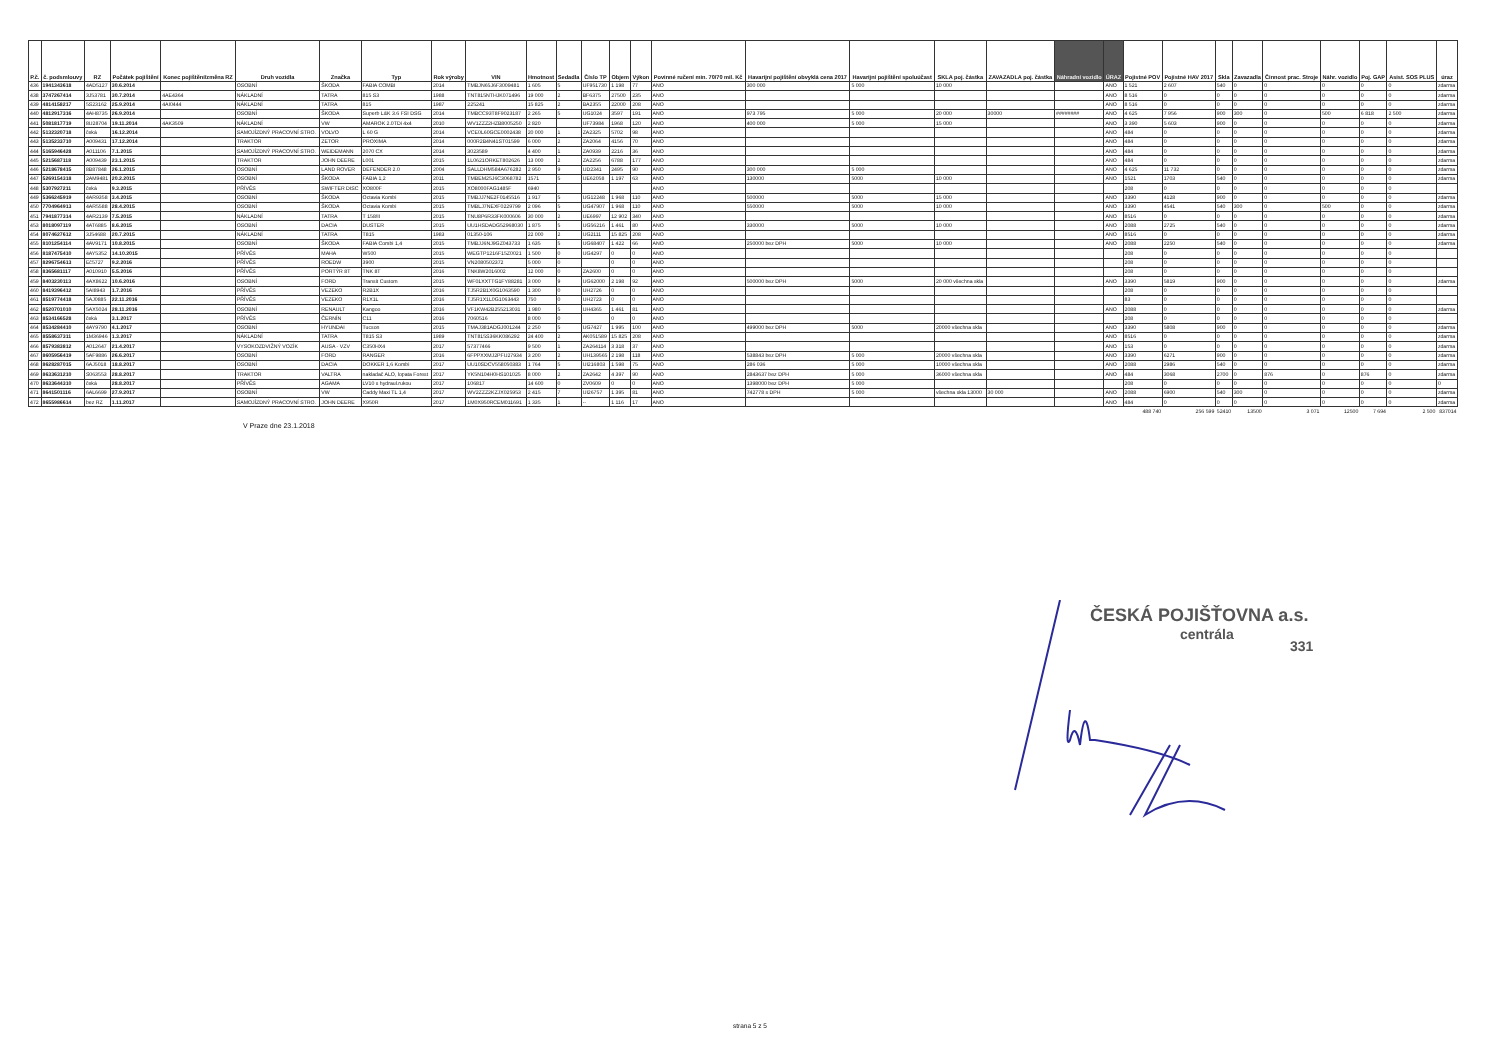| P.č. | č. podsmlouvy | RZ | Počátek pojištění | Konec pojištění/změna RZ | Druh vozidla | Značka | Typ | Rok výroby | VIN | Hmotnost | Sedadla | Číslo TP | Objem | Výkon | Povinné ručení min. 70/70 mil. Kč | Havarijní pojištění obvyklá cena 2017 | Havarijní pojištění spoluúčast | SKLA poj. částka | ZAVAZADLA poj. částka | Náhradní vozidlo | ÚRAZ | Pojistné POV | Pojistné HAV 2017 | Skla | Zavazadla | Činnost prac. Stroje | Náhr. vozidlo | Poj. GAP | Asist. SOS PLUS | úraz |
| --- | --- | --- | --- | --- | --- | --- | --- | --- | --- | --- | --- | --- | --- | --- | --- | --- | --- | --- | --- | --- | --- | --- | --- | --- | --- | --- | --- | --- | --- | --- |
| 436 | 1941343618 | 4AD5127 | 30.6.2014 | | OSOBNÍ | ŠKODA | FABIA COMBI | 2014 | TMBJN65J6F3009481 | 1 605 | 5 | UF951730 | 1 198 | 77 | ANO | 300 000 | 5 000 | 10 000 | | | ANO | 1 521 | 2 607 | 540 | 0 | 0 | 0 | 0 | 0 | zdarma |
| 438 | 3747267414 | 3J53781 | 30.7.2014 | 4AE4364 | NÁKLADNÍ | TATRA | 815 S3 | 1988 | TNT815NTHJK071496 | 19 000 | 2 | BF6375 | 27500 | 235 | ANO | | | | | | ANO | 8 516 | 0 | 0 | 0 | 0 | 0 | 0 | 0 | zdarma |
| 439 | 4814158217 | 5S23162 | 25.9.2014 | 4AI0444 | NÁKLADNÍ | TATRA | 815 | 1987 | 225241 | 15 825 | 2 | BA2355 | 22000 | 208 | ANO | | | | | | ANO | 8 516 | 0 | 0 | 0 | 0 | 0 | 0 | 0 | zdarma |
| 440 | 4812917316 | 4AH8735 | 26.9.2014 | | OSOBNÍ | ŠKODA | Superb L&K 3.6 FSI DSG | 2014 | TMBCC93T8F9023187 | 2 265 | 5 | UG1024 | 3597 | 191 | ANO | 973 795 | 5 000 | 20 000 | 30000 | ######## | ANO | 4 625 | 7 956 | 900 | 300 | 0 | 500 | 6 818 | 2 500 | zdarma |
| 441 | 5081817719 | 8U28704 | 19.11.2014 | 4AK3509 | NÁKLADNÍ | VW | AMAROK 2.0TDi 4x4 | 2010 | WV1ZZZ2HZB8005250 | 2 820 | | UF73984 | 1968 | 120 | ANO | 400 000 | 5 000 | 15 000 | | | ANO | 3 390 | 5 603 | 900 | 0 | 0 | 0 | 0 | 0 | zdarma |
| 442 | 5132320718 | čeká | 16.12.2014 | | SAMOJÍZDNÝ PRACOVNÍ STRO. | VOLVO | L 60 G | 2014 | VCE0L60GCE0002438 | 20 000 | 1 | ZA2325 | 5702 | 98 | ANO | | | | | | ANO | 484 | 0 | 0 | 0 | 0 | 0 | 0 | 0 | zdarma |
| 443 | 5135233710 | A009431 | 17.12.2014 | | TRAKTOR | ZETOR | PROXIMA | 2014 | 000R2B4N41ST01599 | 6 000 | 2 | ZA2064 | 4156 | 70 | ANO | | | | | | ANO | 484 | 0 | 0 | 0 | 0 | 0 | 0 | 0 | zdarma |
| 444 | 5165946428 | A011106 | 7.1.2015 | | SAMOJÍZDNÝ PRACOVNÍ STRO. | WEIDEMANN | 2070 CX | 2014 | 3023589 | 4 400 | 1 | ZA0939 | 2216 | 36 | ANO | | | | | | ANO | 484 | 0 | 0 | 0 | 0 | 0 | 0 | 0 | zdarma |
| 445 | 5215687118 | A009439 | 23.1.2015 | | TRAKTOR | JOHN DEERE | L001 | 2015 | 1L0621ORKET802626 | 13 000 | 2 | ZA2256 | 6788 | 177 | ANO | | | | | | ANO | 484 | 0 | 0 | 0 | 0 | 0 | 0 | 0 | zdarma |
| 446 | 5218678415 | 8B87848 | 26.1.2015 | | OSOBNÍ | LAND ROVER | DEFENDER 2.0 | 2004 | SALLDHM584A676282 | 2 950 | 9 | UD2341 | 2495 | 90 | ANO | 300 000 | 5 000 | | | | ANO | 4 625 | 11 732 | 0 | 0 | 0 | 0 | 0 | 0 | zdarma |
| 447 | 5269154318 | 2AM9481 | 20.2.2015 | | OSOBNÍ | ŠKODA | FABIA 1,2 | 2011 | TMBEM25J6C3068782 | 1571 | 5 | UE62058 | 1 197 | 63 | ANO | 130000 | 5000 | 10 000 | | | ANO | 1521 | 1703 | 540 | 0 | 0 | 0 | 0 | 0 | zdarma |
| 448 | 5307927211 | čeká | 9.3.2015 | | PŘÍVĚS | SWIFTER DISC | XO800F | 2015 | XO8000FAG1485F | 6940 | | | | | ANO | | | | | | | 208 | 0 | 0 | 0 | 0 | 0 | 0 | 0 | |
| 449 | 5366245919 | 4AR9358 | 3.4.2015 | | OSOBNÍ | ŠKODA | Octavia Kombi | 2015 | TMBJJ7NE2F0145516 | 1 917 | 5 | UG12248 | 1 968 | 110 | ANO | 500000 | 5000 | 15 000 | | | ANO | 3390 | 4128 | 900 | 0 | 0 | 0 | 0 | 0 | zdarma |
| 450 | 7704964913 | 4AR5588 | 28.4.2015 | | OSOBNÍ | ŠKODA | Octavia Kombi | 2015 | TMBLJ7NEXF0229799 | 2 096 | 5 | UG47907 | 1 968 | 110 | ANO | 550000 | 5000 | 10 000 | | | ANO | 3390 | 4541 | 540 | 300 | 0 | 500 | 0 | 0 | zdarma |
| 451 | 7941877314 | 4AR2139 | 7.5.2015 | | NÁKLADNÍ | TATRA | T 158/II | 2015 | TNU8P6R33FK000606 | 30 000 | 2 | UE6997 | 12 902 | 340 | ANO | | | | | | ANO | 8516 | 0 | 0 | 0 | 0 | 0 | 0 | 0 | zdarma |
| 453 | 8018097119 | 4AT6885 | 8.6.2015 | | OSOBNÍ | DACIA | DUSTER | 2015 | UU1HSDADG52968030 | 1 875 | 5 | UG56216 | 1 461 | 80 | ANO | 330000 | 5000 | 10 000 | | | ANO | 2088 | 2725 | 540 | 0 | 0 | 0 | 0 | 0 | zdarma |
| 454 | 8074627612 | 3J54688 | 20.7.2015 | | NÁKLADNÍ | TATRA | T815 | 1983 | 01350-106 | 22 000 | 2 | UG2111 | 15 825 | 208 | ANO | | | | | | ANO | 8516 | 0 | 0 | 0 | 0 | 0 | 0 | 0 | zdarma |
| 455 | 8101254114 | 4AV9171 | 10.8.2015 | | OSOBNÍ | ŠKODA | FABIA Combi 1,4 | 2015 | TMBJJ6NJ9GZ043733 | 1 635 | 5 | UG68407 | 1 422 | 66 | ANO | 250000 bez DPH | 5000 | 10 000 | | | ANO | 2088 | 2250 | 540 | 0 | 0 | 0 | 0 | 0 | zdarma |
| 456 | 8187475410 | 4AY5352 | 14.10.2015 | | PŘÍVĚS | MAHA | W500 | 2015 | WEGTP1216F15Z0021 | 1 500 | 0 | UG4297 | 0 | 0 | ANO | | | | | | | 208 | 0 | 0 | 0 | 0 | 0 | 0 | 0 | |
| 457 | 8296754613 | Eč5727 | 9.2.2016 | | PŘÍVĚS | ROEDW | 3900 | 2015 | VN2080502372 | 5 000 | 0 | | 0 | 0 | ANO | | | | | | | 208 | 0 | 0 | 0 | 0 | 0 | 0 | 0 | |
| 458 | 8365681117 | A010910 | 5.5.2016 | | PŘÍVĚS | PORTÝR 8T | TNK 8T | 2016 | TNK8W2016002 | 12 000 | 0 | ZA2600 | 0 | 0 | ANO | | | | | | | 208 | 0 | 0 | 0 | 0 | 0 | 0 | 0 | |
| 459 | 8403230113 | 4AX8622 | 10.6.2016 | | OSOBNÍ | FORD | Transit Custom | 2015 | WF01XXTTG1FY88281 | 3 000 | 9 | UG62000 | 2 198 | 92 | ANO | 500000 bez DPH | 5000 | 20 000 všechna skla | | | ANO | 3390 | 5819 | 900 | 0 | 0 | 0 | 0 | 0 | zdarma |
| 460 | 8419396412 | 5AI8943 | 1.7.2016 | | PŘÍVĚS | VEZEKO | R2B1X | 2016 | TJ5R2B1X0G1063590 | 1 300 | 0 | UH2726 | 0 | 0 | ANO | | | | | | | 208 | 0 | 0 | 0 | 0 | 0 | 0 | 0 | |
| 461 | 8519774418 | 5AJ0885 | 22.11.2016 | | PŘÍVĚS | VEZEKO | R1X1L | 2016 | TJ5R1X1L0G1063443 | 750 | 0 | UH2723 | 0 | 0 | ANO | | | | | | | 83 | 0 | 0 | 0 | 0 | 0 | 0 | 0 | |
| 462 | 8520701010 | 5AX5024 | 28.11.2016 | | OSOBNÍ | RENAULT | Kangoo | 2016 | VF1KW42B255213031 | 1 980 | 5 | UH4365 | 1 461 | 81 | ANO | | | | | | ANO | 2088 | 0 | 0 | 0 | 0 | 0 | 0 | 0 | zdarma |
| 463 | 8534166528 | čeká | 3.1.2017 | | PŘÍVĚS | ČERNÍN | C11 | 2016 | 7060516 | 8 000 | 0 | | 0 | 0 | ANO | | | | | | | 208 | 0 | 0 | 0 | 0 | 0 | 0 | 0 | |
| 464 | 8534284410 | 4AY9790 | 4.1.2017 | | OSOBNÍ | HYUNDAI | Tucson | 2015 | TMAJ381ADGJ001244 | 2 250 | 5 | UG7427 | 1 995 | 100 | ANO | 499000 bez DPH | 5000 | 20000 všechna skla | | | ANO | 3390 | 5808 | 900 | 0 | 0 | 0 | 0 | 0 | zdarma |
| 465 | 8558637311 | 1M36946 | 1.3.2017 | | NÁKLADNÍ | TATRA | T815 S3 | 1989 | TNT815S36KK086292 | 24 400 | 2 | AK051589 | 15 825 | 208 | ANO | | | | | | ANO | 8516 | 0 | 0 | 0 | 0 | 0 | 0 | 0 | zdarma |
| 466 | 8579383812 | A012647 | 21.4.2017 | | VYSOKOZDVIŽNÝ VOZÍK | AUSA - VZV | C350HX4 | 2017 | 57377466 | 9 500 | 1 | ZA264114 | 3 318 | 37 | ANO | | | | | | ANO | 153 | 0 | 0 | 0 | 0 | 0 | 0 | 0 | zdarma |
| 467 | 8605956419 | 5AF9886 | 26.6.2017 | | OSOBNÍ | FORD | RANGER | 2016 | 6FPPXXMJ2PFU27934 | 3 200 | 2 | UH139565 | 2 198 | 118 | ANO | 538843 bez DPH | 5 000 | 20000 všechna skla | | | ANO | 3390 | 6271 | 900 | 0 | 0 | 0 | 0 | 0 | zdarma |
| 468 | 8628287015 | 6AJ5018 | 18.8.2017 | | OSOBNÍ | DACIA | DOKKER 1,6 Kombi | 2017 | UU10SDCV558050383 | 1 764 | 5 | UI216803 | 1 598 | 75 | ANO | 286 036 | 5 000 | 10000 všechna skla | | | ANO | 2088 | 2986 | 540 | 0 | 0 | 0 | 0 | 0 | zdarma |
| 469 | 8633631210 | S063553 | 28.8.2017 | | TRAKTOR | VALTRA | nakladač ALO, lopata Forest | 2017 | YK5N104H0HS101025 | 8 000 | 2 | ZA2642 | 4 397 | 90 | ANO | 2843637 bez DPH | 5 000 | 36000 všechna skla | | | ANO | 484 | 3068 | 2700 | 0 | 876 | 0 | 876 | 0 | zdarma |
| 470 | 8633644310 | čeká | 28.8.2017 | | PŘÍVĚS | AGAMA | LV10 s hydraul.rukou | 2017 | 106817 | 14 600 | 0 | ZV0609 | 0 | 0 | ANO | 1398000 bez DPH | 5 000 | | | | | 208 | 0 | 0 | 0 | 0 | 0 | 0 | 0 | 0 |
| 471 | 8641501116 | 6AL6699 | 27.9.2017 | | OSOBNÍ | VW | Caddy Maxi TL 1,4 | 2017 | WV2ZZZ2KZJX025953 | 2 415 | 7 | UI26757 | 1 395 | 81 | ANO | 742778 s DPH | 5 000 | všechna skla 13000 | 30 000 | | ANO | 2088 | 6900 | 540 | 300 | 0 | 0 | 0 | 0 | zdarma |
| 472 | 8655986614 | bez RZ | 1.11.2017 | | SAMOJÍZDNÝ PRACOVNÍ STRO. | JOHN DEERE | X950R | 2017 | 1M0X950RCEM011691 | 1 335 | 1 | -- | 1 116 | 17 | ANO | | | | | | ANO | 484 | 0 | 0 | 0 | 0 | 0 | 0 | 0 | zdarma |
| | | | | | | | | | | | | | | | | | | | | | | 488 740 | 256 599 | 52410 | 13500 | 3 071 | 12500 | 7 694 | 2 500 | 837014 |
V Praze dne 23.1.2018
ČESKÁ POJIŠŤOVNA a.s.
centrála
331
strana 5 z 5